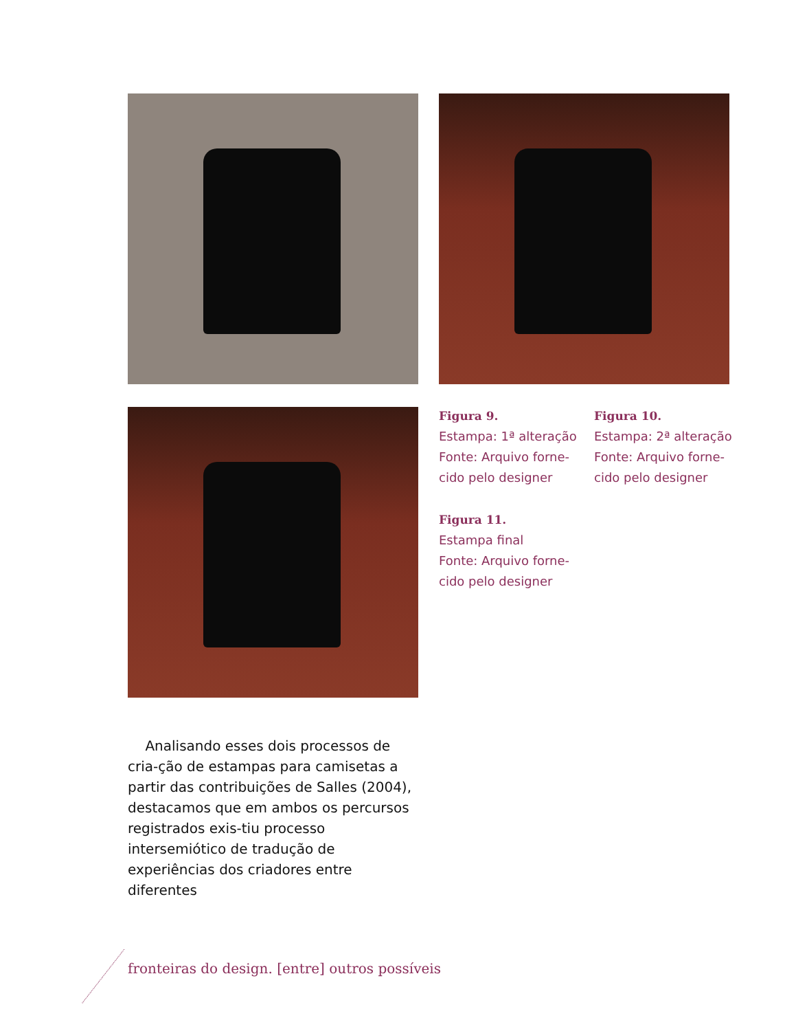Figura 9.
Estampa: 1ª alteração
Fonte: Arquivo forne-
cido pelo designer
Figura 10.
Estampa: 2ª alteração
Fonte: Arquivo forne-
cido pelo designer
Figura 11.
Estampa final
Fonte: Arquivo forne-
cido pelo designer
Analisando esses dois processos de cria-ção de estampas para camisetas a partir das contribuições de Salles (2004), destacamos que em ambos os percursos registrados exis-tiu processo intersemiótico de tradução de experiências dos criadores entre diferentes
fronteiras do design. [entre] outros possíveis